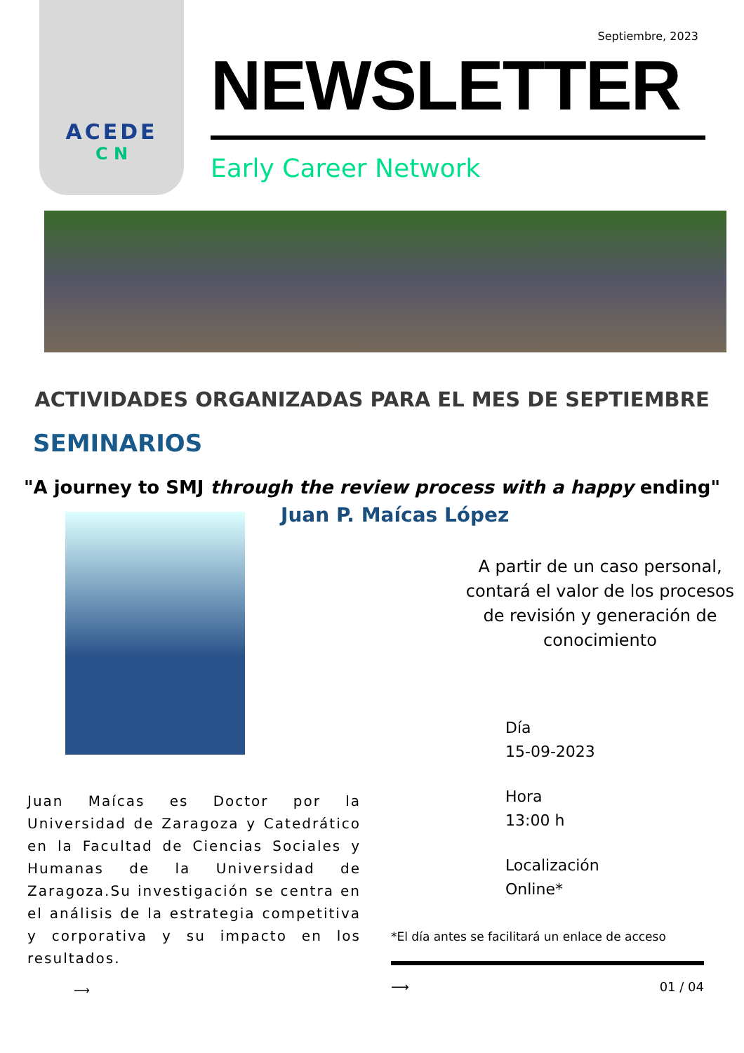ACEDE
C N
Septiembre, 2023
NEWSLETTER
Early Career Network
ACTIVIDADES ORGANIZADAS PARA EL MES DE SEPTIEMBRE
SEMINARIOS
"A journey to SMJ through the review process with a happy ending"
Juan Maícas es Doctor por la Universidad de Zaragoza y Catedrático en la Facultad de Ciencias Sociales y Humanas de la Universidad de Zaragoza.Su investigación se centra en el análisis de la estrategia competitiva y corporativa y su impacto en los resultados.
⟶
Juan P. Maícas López
A partir de un caso personal, contará el valor de los procesos de revisión y generación de conocimiento
Día
15-09-2023
Hora
13:00 h
Localización
Online*
*El día antes se facilitará un enlace de acceso
⟶ 01 / 04